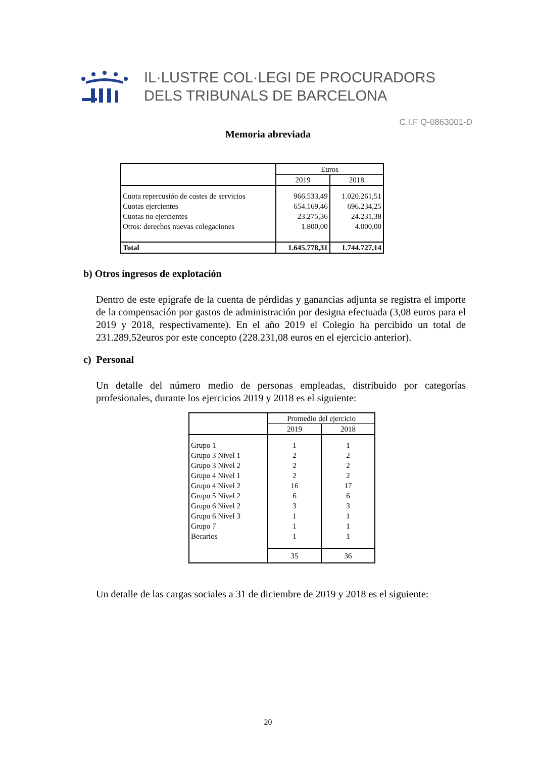IL·LUSTRE COL·LEGI DE PROCURADORS
DELS TRIBUNALS DE BARCELONA
C.I.F Q-0863001-D
Memoria abreviada
| | Euros | |
| | 2019 | 2018 |
| Cuota repercusión de costes de servicios | 966.533,49 | 1.020.261,51 |
| Cuotas ejercientes | 654.169,46 | 696.234,25 |
| Cuotas no ejercientes | 23.275,36 | 24.231,38 |
| Otros: derechos nuevas colegaciones | 1.800,00 | 4.000,00 |
| Total | 1.645.778,31 | 1.744.727,14 |
b) Otros ingresos de explotación
Dentro de este epígrafe de la cuenta de pérdidas y ganancias adjunta se registra el importe de la compensación por gastos de administración por designa efectuada (3,08 euros para el 2019 y 2018, respectivamente). En el año 2019 el Colegio ha percibido un total de 231.289,52euros por este concepto (228.231,08 euros en el ejercicio anterior).
c) Personal
Un detalle del número medio de personas empleadas, distribuido por categorías profesionales, durante los ejercicios 2019 y 2018 es el siguiente:
| | Promedio del ejercicio | |
| | 2019 | 2018 |
| Grupo 1 | 1 | 1 |
| Grupo 3 Nivel 1 | 2 | 2 |
| Grupo 3 Nivel 2 | 2 | 2 |
| Grupo 4 Nivel 1 | 2 | 2 |
| Grupo 4 Nivel 2 | 16 | 17 |
| Grupo 5 Nivel 2 | 6 | 6 |
| Grupo 6 Nivel 2 | 3 | 3 |
| Grupo 6 Nivel 3 | 1 | 1 |
| Grupo 7 | 1 | 1 |
| Becarios | 1 | 1 |
| | 35 | 36 |
Un detalle de las cargas sociales a 31 de diciembre de 2019 y 2018 es el siguiente:
20